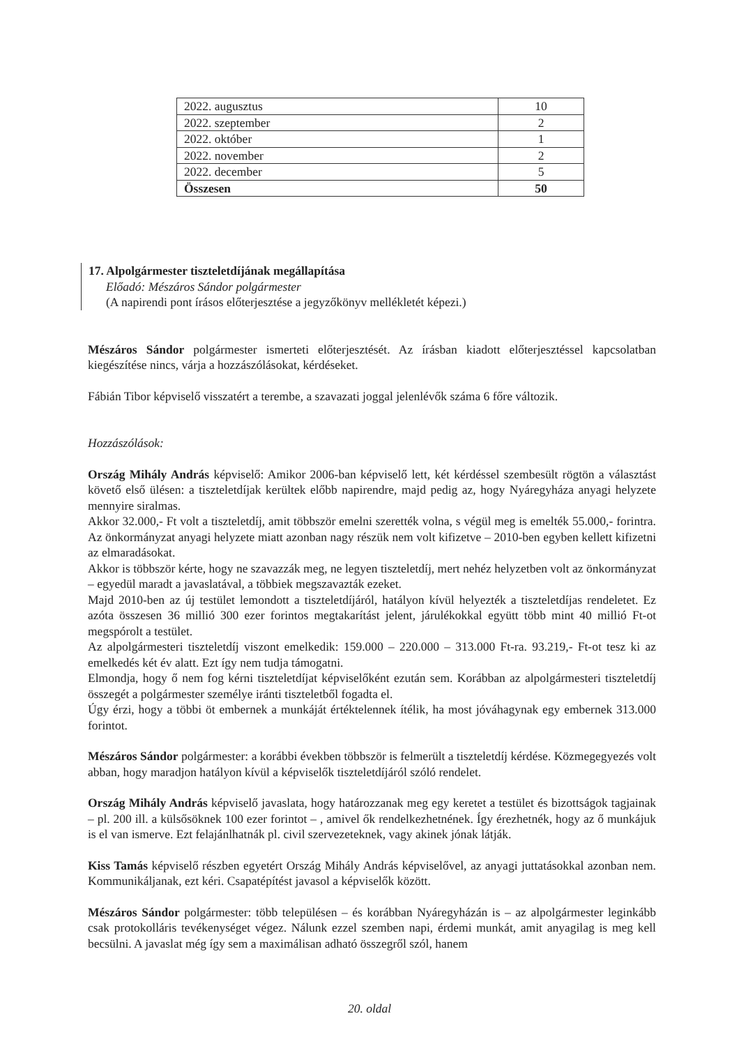| 2022. augusztus | 10 |
| 2022. szeptember | 2 |
| 2022. október | 1 |
| 2022. november | 2 |
| 2022. december | 5 |
| Összesen | 50 |
17. Alpolgármester tiszteletdíjának megállapítása
Előadó: Mészáros Sándor polgármester
(A napirendi pont írásos előterjesztése a jegyzőkönyv mellékletét képezi.)
Mészáros Sándor polgármester ismerteti előterjesztését. Az írásban kiadott előterjesztéssel kapcsolatban kiegészítése nincs, várja a hozzászólásokat, kérdéseket.
Fábián Tibor képviselő visszatért a terembe, a szavazati joggal jelenlévők száma 6 főre változik.
Hozzászólások:
Ország Mihály András képviselő: Amikor 2006-ban képviselő lett, két kérdéssel szembesült rögtön a választást követő első ülésen: a tiszteletdíjak kerültek előbb napirendre, majd pedig az, hogy Nyáregyháza anyagi helyzete mennyire siralmas.
Akkor 32.000,- Ft volt a tiszteletdíj, amit többször emelni szerették volna, s végül meg is emelték 55.000,- forintra. Az önkormányzat anyagi helyzete miatt azonban nagy részük nem volt kifizetve – 2010-ben egyben kellett kifizetni az elmaradásokat.
Akkor is többször kérte, hogy ne szavazzák meg, ne legyen tiszteletdíj, mert nehéz helyzetben volt az önkormányzat – egyedül maradt a javaslatával, a többiek megszavazták ezeket.
Majd 2010-ben az új testület lemondott a tiszteletdíjáról, hatályon kívül helyezték a tiszteletdíjas rendeletet. Ez azóta összesen 36 millió 300 ezer forintos megtakarítást jelent, járulékokkal együtt több mint 40 millió Ft-ot megspórolt a testület.
Az alpolgármesteri tiszteletdíj viszont emelkedik: 159.000 – 220.000 – 313.000 Ft-ra. 93.219,- Ft-ot tesz ki az emelkedés két év alatt. Ezt így nem tudja támogatni.
Elmondja, hogy ő nem fog kérni tiszteletdíjat képviselőként ezután sem. Korábban az alpolgármesteri tiszteletdíj összegét a polgármester személye iránti tiszteletből fogadta el.
Úgy érzi, hogy a többi öt embernek a munkáját értéktelennek ítélik, ha most jóváhagynak egy embernek 313.000 forintot.
Mészáros Sándor polgármester: a korábbi években többször is felmerült a tiszteletdíj kérdése. Közmegegyezés volt abban, hogy maradjon hatályon kívül a képviselők tiszteletdíjáról szóló rendelet.
Ország Mihály András képviselő javaslata, hogy határozzanak meg egy keretet a testület és bizottságok tagjainak – pl. 200 ill. a külsősöknek 100 ezer forintot – , amivel ők rendelkezhetnének. Így érezhetnék, hogy az ő munkájuk is el van ismerve. Ezt felajánlhatnák pl. civil szervezeteknek, vagy akinek jónak látják.
Kiss Tamás képviselő részben egyetért Ország Mihály András képviselővel, az anyagi juttatásokkal azonban nem. Kommunikáljanak, ezt kéri. Csapatépítést javasol a képviselők között.
Mészáros Sándor polgármester: több településen – és korábban Nyáregyházán is – az alpolgármester leginkább csak protokolláris tevékenységet végez. Nálunk ezzel szemben napi, érdemi munkát, amit anyagilag is meg kell becsülni. A javaslat még így sem a maximálisan adható összegről szól, hanem
20. oldal